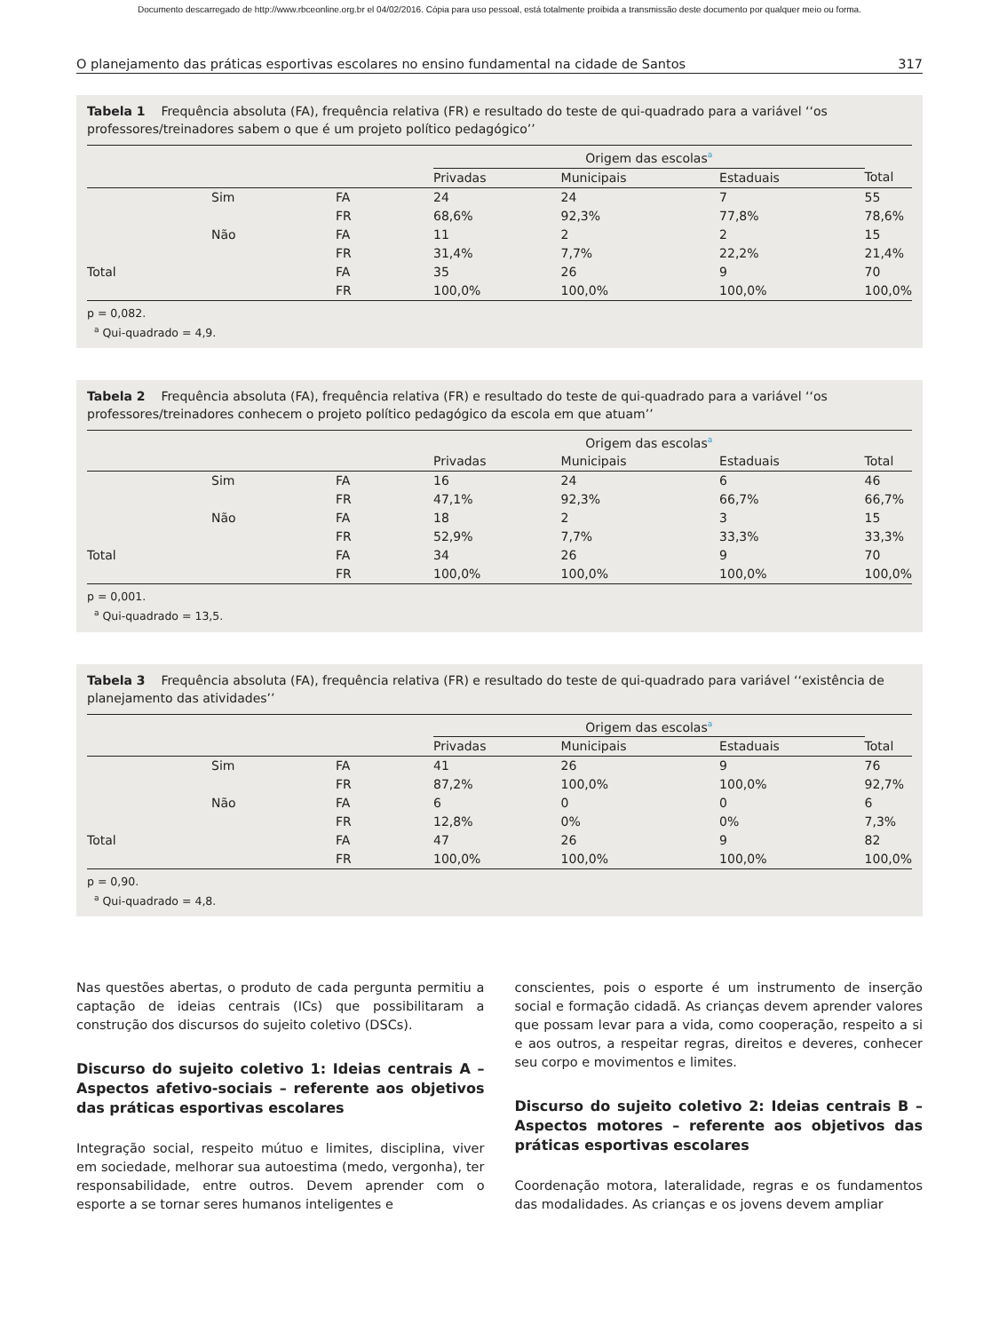Documento descarregado de http://www.rbceonline.org.br el 04/02/2016. Cópia para uso pessoal, está totalmente proibida a transmissão deste documento por qualquer meio ou forma.
O planejamento das práticas esportivas escolares no ensino fundamental na cidade de Santos 317
Tabela 1 Frequência absoluta (FA), frequência relativa (FR) e resultado do teste de qui-quadrado para a variável ‘‘os professores/treinadores sabem o que é um projeto político pedagógico’’
| | | | Origem das escolas<sup>a</sup> | | | |
| --- | --- | --- | --- | --- | --- | --- |
| | | | Privadas | Municipais | Estaduais | Total |
| | Sim | FA | 24 | 24 | 7 | 55 |
| | | FR | 68,6% | 92,3% | 77,8% | 78,6% |
| | Não | FA | 11 | 2 | 2 | 15 |
| | | FR | 31,4% | 7,7% | 22,2% | 21,4% |
| Total | | FA | 35 | 26 | 9 | 70 |
| | | FR | 100,0% | 100,0% | 100,0% | 100,0% |
p = 0,082.
<sup>a</sup> Qui-quadrado = 4,9.
Tabela 2 Frequência absoluta (FA), frequência relativa (FR) e resultado do teste de qui-quadrado para a variável ‘‘os professores/treinadores conhecem o projeto político pedagógico da escola em que atuam’’
| | | | Origem das escolas<sup>a</sup> | | | |
| --- | --- | --- | --- | --- | --- | --- |
| | | | Privadas | Municipais | Estaduais | Total |
| | Sim | FA | 16 | 24 | 6 | 46 |
| | | FR | 47,1% | 92,3% | 66,7% | 66,7% |
| | Não | FA | 18 | 2 | 3 | 15 |
| | | FR | 52,9% | 7,7% | 33,3% | 33,3% |
| Total | | FA | 34 | 26 | 9 | 70 |
| | | FR | 100,0% | 100,0% | 100,0% | 100,0% |
p = 0,001.
<sup>a</sup> Qui-quadrado = 13,5.
Tabela 3 Frequência absoluta (FA), frequência relativa (FR) e resultado do teste de qui-quadrado para variável ‘‘existência de planejamento das atividades’’
| | | | Origem das escolas<sup>a</sup> | | | |
| --- | --- | --- | --- | --- | --- | --- |
| | | | Privadas | Municipais | Estaduais | Total |
| | Sim | FA | 41 | 26 | 9 | 76 |
| | | FR | 87,2% | 100,0% | 100,0% | 92,7% |
| | Não | FA | 6 | 0 | 0 | 6 |
| | | FR | 12,8% | 0% | 0% | 7,3% |
| Total | | FA | 47 | 26 | 9 | 82 |
| | | FR | 100,0% | 100,0% | 100,0% | 100,0% |
p = 0,90.
<sup>a</sup> Qui-quadrado = 4,8.
Nas questões abertas, o produto de cada pergunta permitiu a captação de ideias centrais (ICs) que possibilitaram a construção dos discursos do sujeito coletivo (DSCs).
Discurso do sujeito coletivo 1: Ideias centrais A – Aspectos afetivo-sociais – referente aos objetivos das práticas esportivas escolares
Integração social, respeito mútuo e limites, disciplina, viver em sociedade, melhorar sua autoestima (medo, vergonha), ter responsabilidade, entre outros. Devem aprender com o esporte a se tornar seres humanos inteligentes e
conscientes, pois o esporte é um instrumento de inserção social e formação cidadã. As crianças devem aprender valores que possam levar para a vida, como cooperação, respeito a si e aos outros, a respeitar regras, direitos e deveres, conhecer seu corpo e movimentos e limites.
Discurso do sujeito coletivo 2: Ideias centrais B – Aspectos motores – referente aos objetivos das práticas esportivas escolares
Coordenação motora, lateralidade, regras e os fundamentos das modalidades. As crianças e os jovens devem ampliar